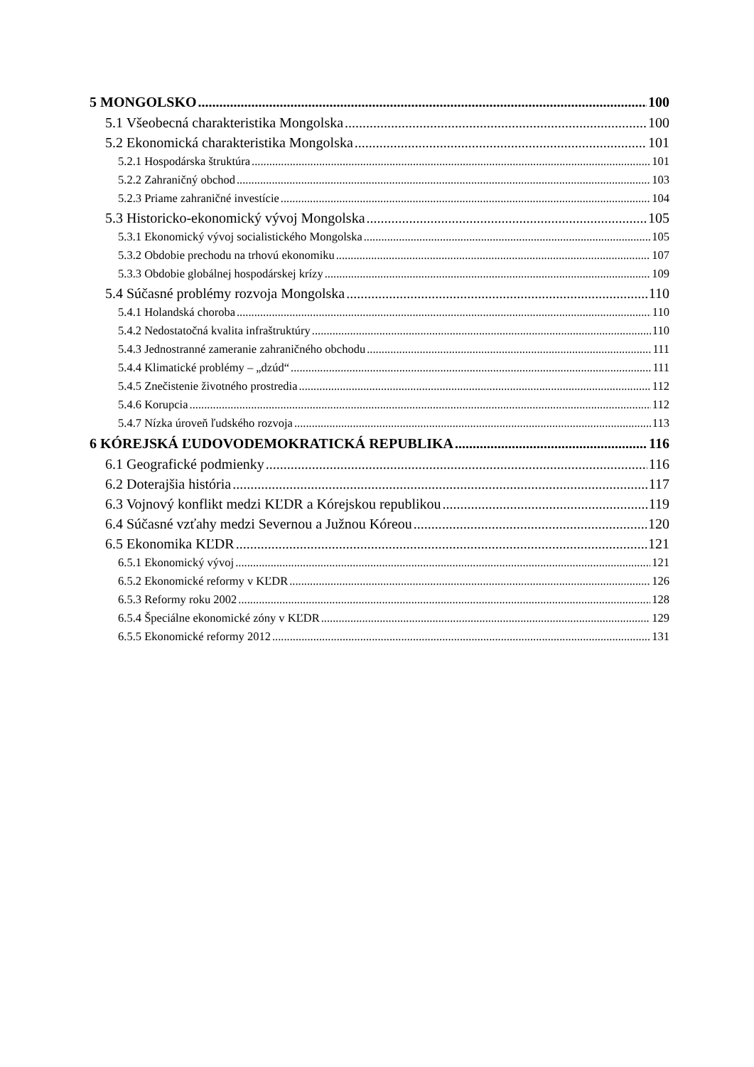5 MONGOLSKO 100
5.1 Všeobecná charakteristika Mongolska 100
5.2 Ekonomická charakteristika Mongolska 101
5.2.1 Hospodárska štruktúra 101
5.2.2 Zahraničný obchod 103
5.2.3 Priame zahraničné investície 104
5.3 Historicko-ekonomický vývoj Mongolska 105
5.3.1 Ekonomický vývoj socialistického Mongolska 105
5.3.2 Obdobie prechodu na trhovú ekonomiku 107
5.3.3 Obdobie globálnej hospodárskej krízy 109
5.4 Súčasné problémy rozvoja Mongolska 110
5.4.1 Holandská choroba 110
5.4.2 Nedostatočná kvalita infraštruktúry 110
5.4.3 Jednostranné zameranie zahraničného obchodu 111
5.4.4 Klimatické problémy – „dzúd“ 111
5.4.5 Znečistenie životného prostredia 112
5.4.6 Korupcia 112
5.4.7 Nízka úroveň ľudského rozvoja 113
6 KÓREJSKÁ ĽUDOVODEMOKRATICKÁ REPUBLIKA 116
6.1 Geografické podmienky 116
6.2 Doterajšia história 117
6.3 Vojnový konflikt medzi KĽDR a Kórejskou republikou 119
6.4 Súčasné vzťahy medzi Severnou a Južnou Kóreou 120
6.5 Ekonomika KĽDR 121
6.5.1 Ekonomický vývoj 121
6.5.2 Ekonomické reformy v KĽDR 126
6.5.3 Reformy roku 2002 128
6.5.4 Špeciálne ekonomické zóny v KĽDR 129
6.5.5 Ekonomické reformy 2012 131